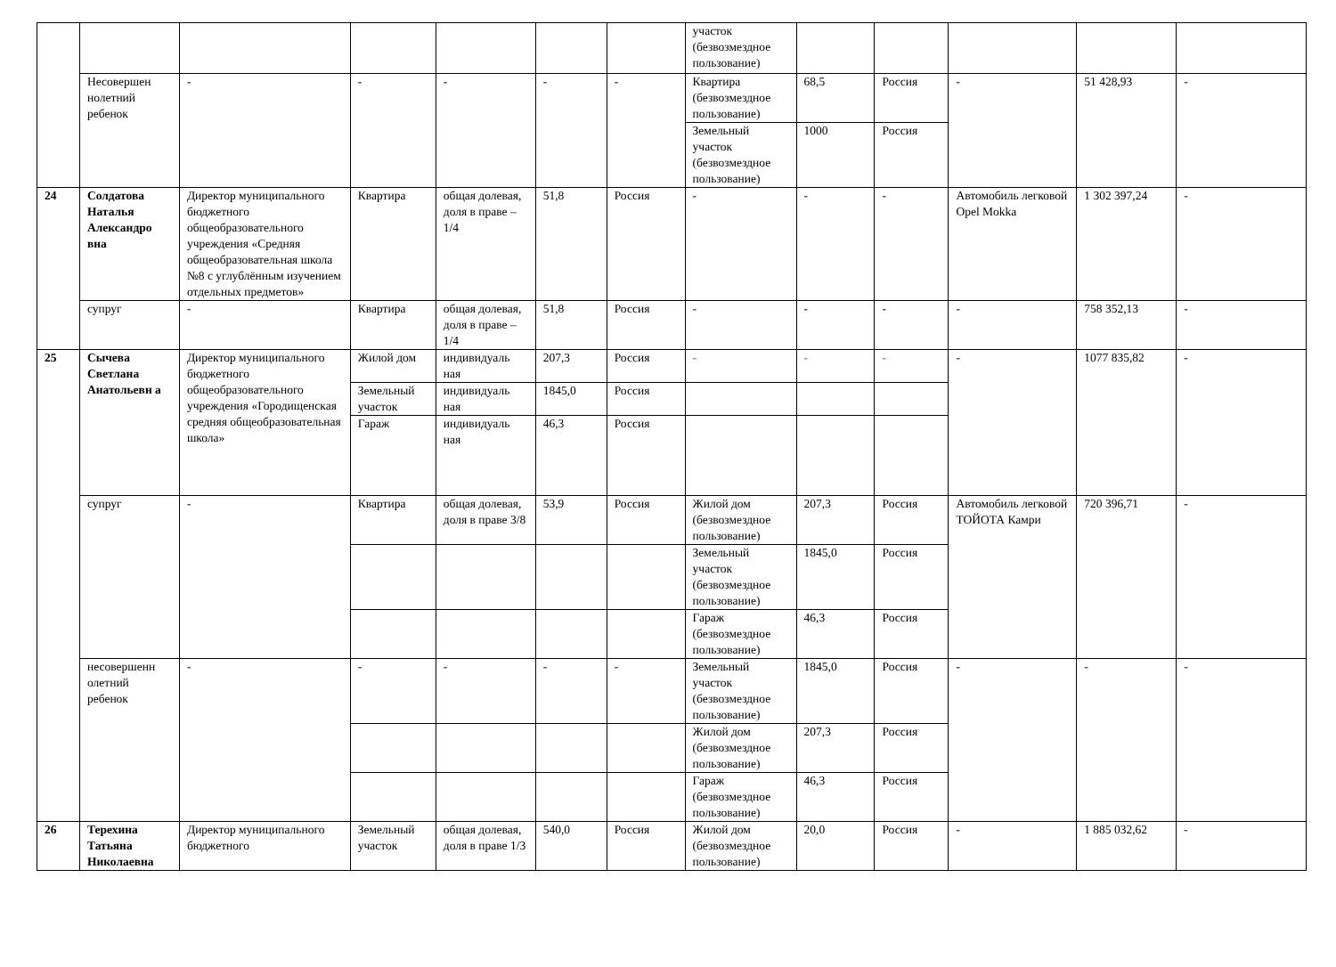| | | | | | | | участок (безвозмездное пользование) | | | | | |
| | Несовершен нолетний ребенок | - | - | - | - | - | Квартира (безвозмездное пользование) | 68,5 | Россия | - | 51 428,93 | - |
| | | | | | | | Земельный участок (безвозмездное пользование) | 1000 | Россия | | | |
| 24 | Солдатова Наталья Александро вна | Директор муниципального бюджетного общеобразовательного учреждения «Средняя общеобразовательная школа №8 с углублённым изучением отдельных предметов» | Квартира | общая долевая, доля в праве –1/4 | 51,8 | Россия | - | - | - | Автомобиль легковой Opel Mokka | 1 302 397,24 | - |
| | супруг | - | Квартира | общая долевая, доля в праве –1/4 | 51,8 | Россия | - | - | - | - | 758 352,13 | - |
| 25 | Сычева Светлана Анатольевн а | Директор муниципального бюджетного общеобразовательного учреждения «Городищенская средняя общеобразовательная школа» | Жилой дом | индивидуаль ная | 207,3 | Россия | - | - | - | - | 1077 835,82 | - |
| | | | Земельный участок | индивидуаль ная | 1845,0 | Россия | | | | | | |
| | | | Гараж | индивидуаль ная | 46,3 | Россия | | | | | | |
| | супруг | - | Квартира | общая долевая, доля в праве 3/8 | 53,9 | Россия | Жилой дом (безвозмездное пользование) | 207,3 | Россия | Автомобиль легковой ТОЙОТА Камри | 720 396,71 | - |
| | | | | | | | Земельный участок (безвозмездное пользование) | 1845,0 | Россия | | | |
| | | | | | | | Гараж (безвозмездное пользование) | 46,3 | Россия | | | |
| | несовершенн олетний ребенок | - | - | - | - | - | Земельный участок (безвозмездное пользование) | 1845,0 | Россия | - | - | - |
| | | | | | | | Жилой дом (безвозмездное пользование) | 207,3 | Россия | | | |
| | | | | | | | Гараж (безвозмездное пользование) | 46,3 | Россия | | | |
| 26 | Терехина Татьяна Николаевна | Директор муниципального бюджетного | Земельный участок | общая долевая, доля в праве 1/3 | 540,0 | Россия | Жилой дом (безвозмездное пользование) | 20,0 | Россия | - | 1 885 032,62 | - |